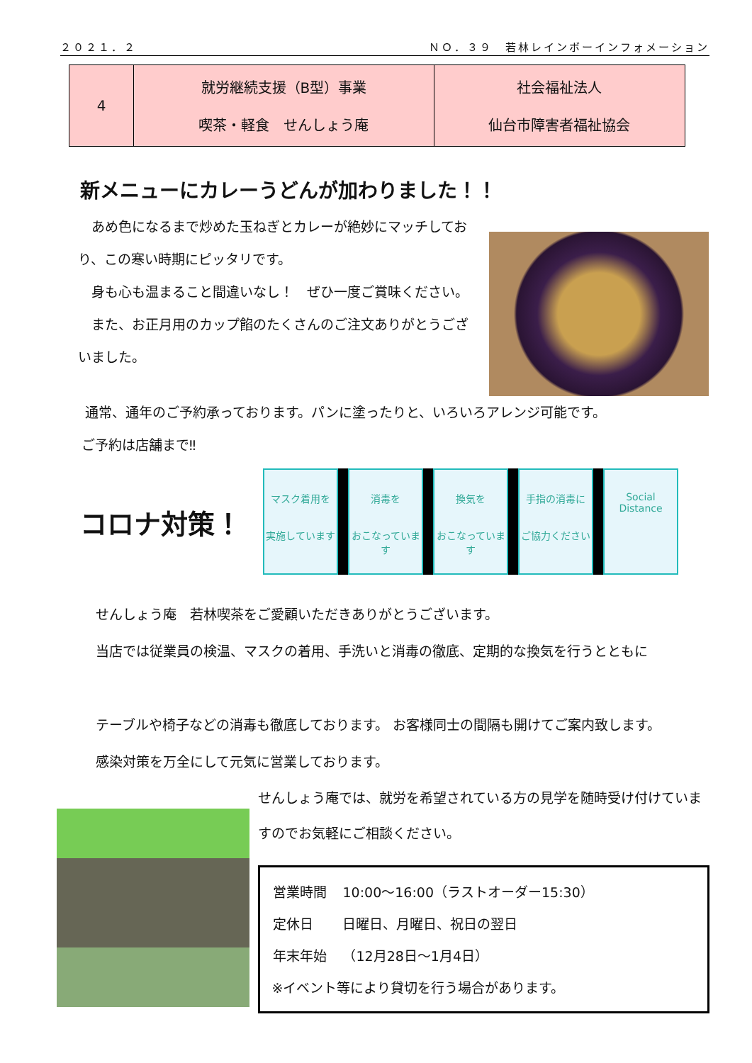２０２１．２ ＮＯ．３９　若林レインボーインフォメーション
| 4 | 就労継続支援（B型）事業 喫茶・軽食 せんしょう庵 | 社会福祉法人 仙台市障害者福祉協会 |
新メニューにカレーうどんが加わりました！！
　あめ色になるまで炒めた玉ねぎとカレーが絶妙にマッチしており、この寒い時期にピッタリです。
　身も心も温まること間違いなし！　ぜひ一度ご賞味ください。
　また、お正月用のカップ餡のたくさんのご注文ありがとうございました。
通常、通年のご予約承っております。パンに塗ったりと、いろいろアレンジ可能です。
ご予約は店舗まで‼
コロナ対策！
マスク着用を
実施しています
消毒を
おこなっています
換気を
おこなっています
手指の消毒に
ご協力ください
Social Distance
せんしょう庵　若林喫茶をご愛顧いただきありがとうございます。
当店では従業員の検温、マスクの着用、手洗いと消毒の徹底、定期的な換気を行うとともに
テーブルや椅子などの消毒も徹底しております。 お客様同士の間隔も開けてご案内致します。
感染対策を万全にして元気に営業しております。
せんしょう庵では、就労を希望されている方の見学を随時受け付けていますのでお気軽にご相談ください。
| 営業時間 | 10:00～16:00（ラストオーダー15:30） |
| 定休日 | 日曜日、月曜日、祝日の翌日 |
| 年末年始 | （12月28日～1月4日） |
※イベント等により貸切を行う場合があります。